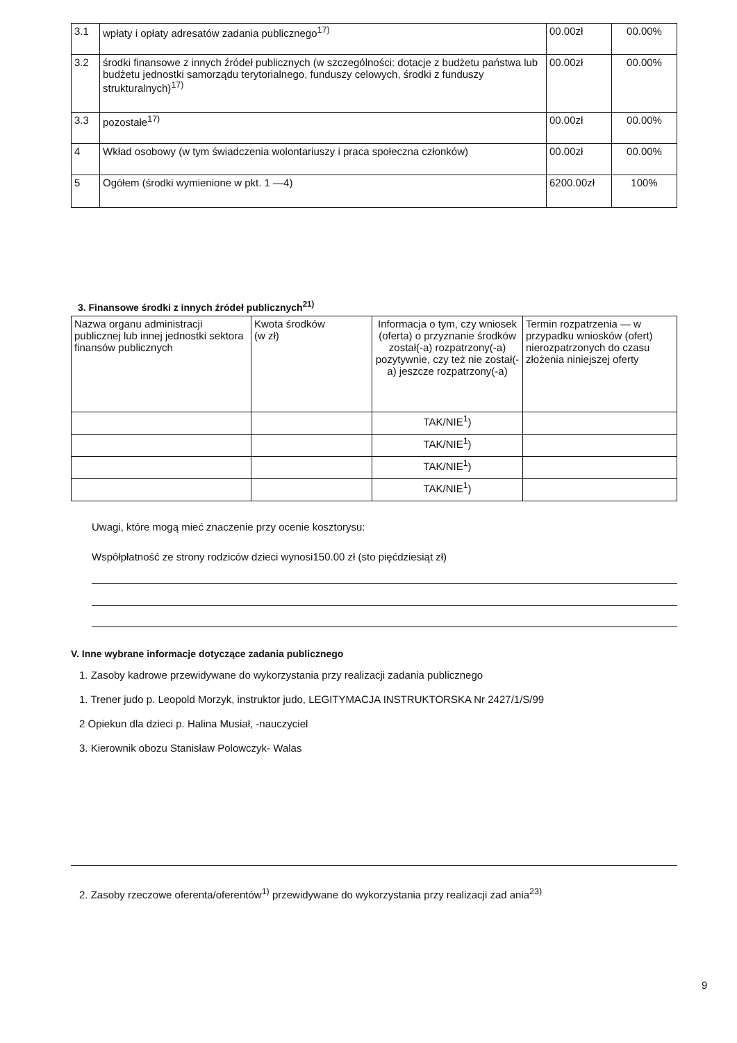| 3.1 | wpłaty i opłaty adresatów zadania publicznego<sup>17)</sup> | 00.00zł | 00.00% |
| 3.2 | środki finansowe z innych źródeł publicznych (w szczególności: dotacje z budżetu państwa lub budżetu jednostki samorządu terytorialnego, funduszy celowych, środki z funduszy strukturalnych)<sup>17)</sup> | 00.00zł | 00.00% |
| 3.3 | pozostałe<sup>17)</sup> | 00.00zł | 00.00% |
| 4 | Wkład osobowy (w tym świadczenia wolontariuszy i praca społeczna członków) | 00.00zł | 00.00% |
| 5 | Ogółem (środki wymienione w pkt. 1 —4) | 6200.00zł | 100% |
3. Finansowe środki z innych źródeł publicznych<sup>21)</sup>
| Nazwa organu administracji publicznej lub innej jednostki sektora finansów publicznych | Kwota środków (w zł) | Informacja o tym, czy wniosek (oferta) o przyznanie środków został(-a) rozpatrzony(-a) pozytywnie, czy też nie został(-a) jeszcze rozpatrzony(-a) | Termin rozpatrzenia — w przypadku wniosków (ofert) nierozpatrzonych do czasu złożenia niniejszej oferty |
| | | TAK/NIE<sup>1</sup>) | |
| | | TAK/NIE<sup>1</sup>) | |
| | | TAK/NIE<sup>1</sup>) | |
| | | TAK/NIE<sup>1</sup>) | |
Uwagi, które mogą mieć znaczenie przy ocenie kosztorysu:
Współpłatność ze strony rodziców dzieci wynosi150.00 zł (sto pięćdziesiąt zł)
V. Inne wybrane informacje dotyczące zadania publicznego
1. Zasoby kadrowe przewidywane do wykorzystania przy realizacji zadania publicznego
1. Trener judo p. Leopold Morzyk, instruktor judo, LEGITYMACJA INSTRUKTORSKA Nr 2427/1/S/99
2 Opiekun dla dzieci p. Halina Musiał, -nauczyciel
3. Kierownik obozu Stanisław Polowczyk- Walas
2. Zasoby rzeczowe oferenta/oferentów<sup>1)</sup> przewidywane do wykorzystania przy realizacji zad ania<sup>23)</sup>
9